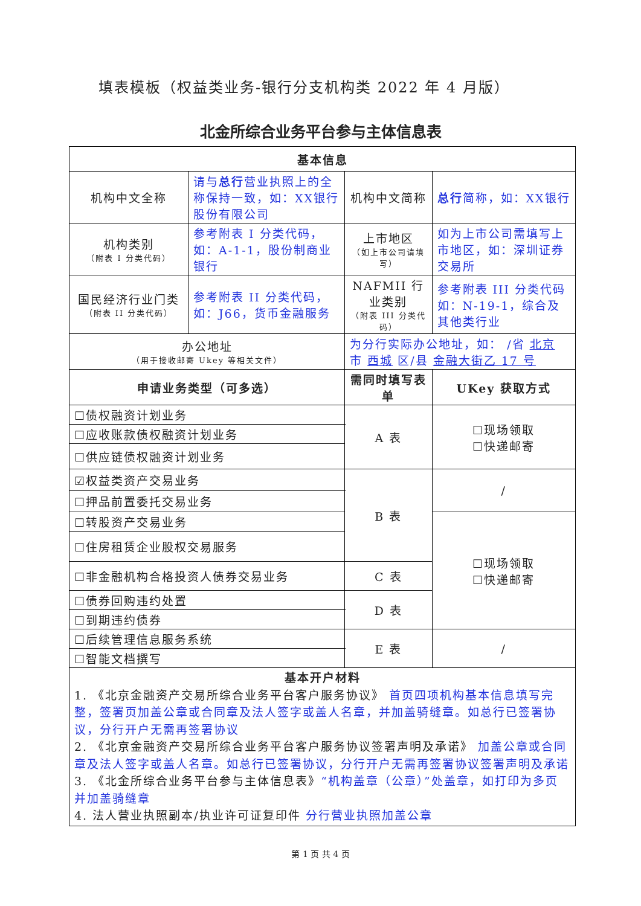填表模板（权益类业务-银行分支机构类 2022 年 4 月版）
北金所综合业务平台参与主体信息表
| 基本信息 | | | | | |
| --- | --- | --- | --- | --- | --- |
| 机构中文全称 | 请与 总行 营业执照上的全称保持一致，如：XX银行股份有限公司 | | 机构中文简称 | 总行 简称，如：XX银行 | |
| 机构类别 （附表 I 分类代码） | 参考附表 I 分类代码，如：A-1-1，股份制商业银行 | | 上市地区 （如上市公司请填写） | 如为上市公司需填写上市地区，如：深圳证券交易所 | |
| 国民经济行业门类 （附表 II 分类代码） | 参考附表 II 分类代码，如：J66，货币金融服务 | | NAFMII 行业类别 （附表 III 分类代码） | 参考附表 III 分类代码如：N-19-1，综合及其他类行业 | |
| 办公地址 （用于接收邮寄 Ukey 等相关文件） | | 为分行实际办公地址，如： /省 北京 市 西城 区/县 金融大街乙 17 号 | | | |
| 申请业务类型（可多选） | | | 需同时填写表单 | | UKey 获取方式 |
| ☐债权融资计划业务 | | | A 表 | | ☐现场领取 ☐快递邮寄 |
| ☐应收账款债权融资计划业务 | | | | | |
| ☐供应链债权融资计划业务 | | | | | |
| ☑权益类资产交易业务 | | | B 表 | | / |
| ☐押品前置委托交易业务 | | | | | |
| ☐转股资产交易业务 | | | | | ☐现场领取 ☐快递邮寄 |
| ☐住房租赁企业股权交易服务 | | | | | |
| ☐非金融机构合格投资人债券交易业务 | | | C 表 | | |
| ☐债券回购违约处置 | | | D 表 | | |
| ☐到期违约债券 | | | | | |
| ☐后续管理信息服务系统 | | | E 表 | | / |
| ☐智能文档撰写 | | | | | |
| 基本开户材料 1. 《北京金融资产交易所综合业务平台客户服务协议》 首页四项机构基本信息填写完整，签署页加盖公章或合同章及法人签字或盖人名章，并加盖骑缝章。如总行已签署协议，分行开户无需再签署协议 2. 《北京金融资产交易所综合业务平台客户服务协议签署声明及承诺》 加盖公章或合同章及法人签字或盖人名章。如总行已签署协议，分行开户无需再签署协议签署声明及承诺 3. 《北金所综合业务平台参与主体信息表》 “机构盖章（公章）”处盖章，如打印为多页并加盖骑缝章 4. 法人营业执照副本/执业许可证复印件 分行营业执照加盖公章 | | | | | |
第 1 页 共 4 页